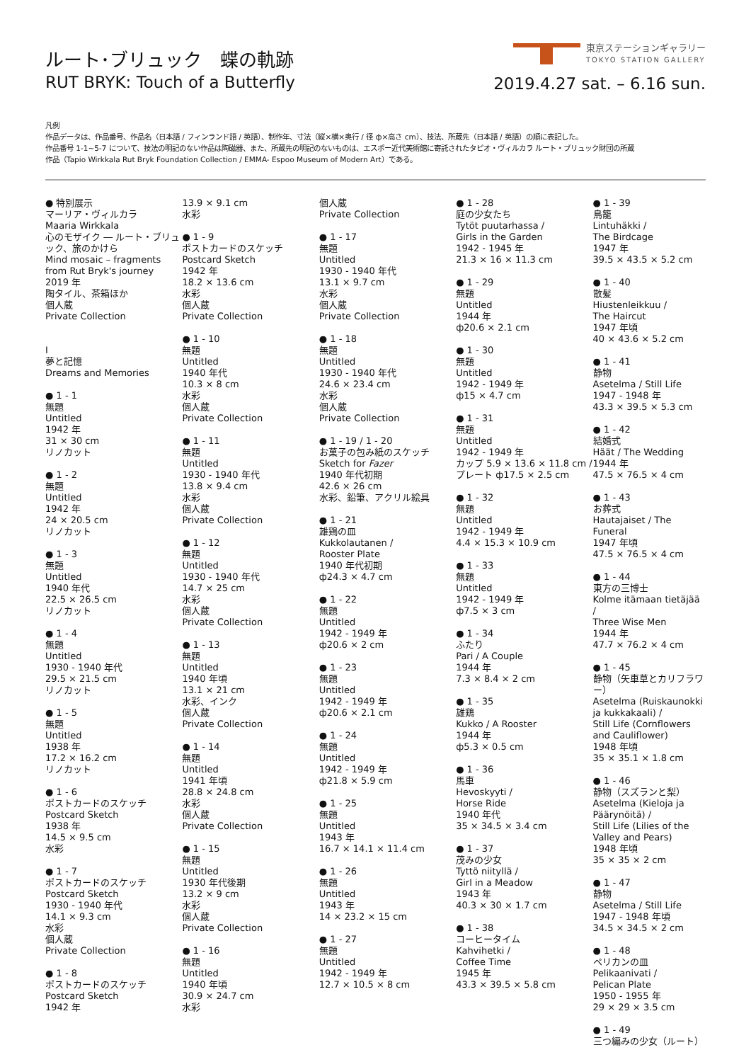ルート･ブリュック　蝶の軌跡
RUT BRYK: Touch of a Butterfly
東京ステーションギャラリー
TOKYO STATION GALLERY
2019.4.27 sat. – 6.16 sun.
凡例
作品データは、作品番号、作品名（日本語 / フィンランド語 / 英語）、制作年、寸法（縦×横×奥行 / 径 ф×高さ cm）、技法、所蔵先（日本語 / 英語）の順に表記した。
作品番号 1-1~5-7 について、技法の明記のない作品は陶磁器、また、所蔵先の明記のないものは、エスポー近代美術館に寄託されたタピオ・ヴィルカラ ルート・ブリュック財団の所蔵
作品（Tapio Wirkkala Rut Bryk Foundation Collection / EMMA- Espoo Museum of Modern Art）である。
● 特別展示
マーリア・ヴィルカラ
Maaria Wirkkala
心のモザイク ― ルート・ブリュック、旅のかけら
Mind mosaic – fragments from Rut Bryk's journey
2019 年
陶タイル、茶箱ほか
個人蔵
Private Collection
I
夢と記憶
Dreams and Memories
● 1 - 1
無題
Untitled
1942 年
31 × 30 cm
リノカット
● 1 - 2
無題
Untitled
1942 年
24 × 20.5 cm
リノカット
● 1 - 3
無題
Untitled
1940 年代
22.5 × 26.5 cm
リノカット
● 1 - 4
無題
Untitled
1930 - 1940 年代
29.5 × 21.5 cm
リノカット
● 1 - 5
無題
Untitled
1938 年
17.2 × 16.2 cm
リノカット
● 1 - 6
ポストカードのスケッチ
Postcard Sketch
1938 年
14.5 × 9.5 cm
水彩
● 1 - 7
ポストカードのスケッチ
Postcard Sketch
1930 - 1940 年代
14.1 × 9.3 cm
水彩
個人蔵
Private Collection
● 1 - 8
ポストカードのスケッチ
Postcard Sketch
1942 年
13.9 × 9.1 cm
水彩
● 1 - 9
ポストカードのスケッチ
Postcard Sketch
1942 年
18.2 × 13.6 cm
水彩
個人蔵
Private Collection
● 1 - 10
無題
Untitled
1940 年代
10.3 × 8 cm
水彩
個人蔵
Private Collection
● 1 - 11
無題
Untitled
1930 - 1940 年代
13.8 × 9.4 cm
水彩
個人蔵
Private Collection
● 1 - 12
無題
Untitled
1930 - 1940 年代
14.7 × 25 cm
水彩
個人蔵
Private Collection
● 1 - 13
無題
Untitled
1940 年頃
13.1 × 21 cm
水彩、インク
個人蔵
Private Collection
● 1 - 14
無題
Untitled
1941 年頃
28.8 × 24.8 cm
水彩
個人蔵
Private Collection
● 1 - 15
無題
Untitled
1930 年代後期
13.2 × 9 cm
水彩
個人蔵
Private Collection
● 1 - 16
無題
Untitled
1940 年頃
30.9 × 24.7 cm
水彩
個人蔵
Private Collection
● 1 - 17
無題
Untitled
1930 - 1940 年代
13.1 × 9.7 cm
水彩
個人蔵
Private Collection
● 1 - 18
無題
Untitled
1930 - 1940 年代
24.6 × 23.4 cm
水彩
個人蔵
Private Collection
● 1 - 19 / 1 - 20
お菓子の包み紙のスケッチ
Sketch for Fazer
1940 年代初期
42.6 × 26 cm
水彩、鉛筆、アクリル絵具
● 1 - 21
雄鶏の皿
Kukkolautanen /
Rooster Plate
1940 年代初期
ф24.3 × 4.7 cm
● 1 - 22
無題
Untitled
1942 - 1949 年
ф20.6 × 2 cm
● 1 - 23
無題
Untitled
1942 - 1949 年
ф20.6 × 2.1 cm
● 1 - 24
無題
Untitled
1942 - 1949 年
ф21.8 × 5.9 cm
● 1 - 25
無題
Untitled
1943 年
16.7 × 14.1 × 11.4 cm
● 1 - 26
無題
Untitled
1943 年
14 × 23.2 × 15 cm
● 1 - 27
無題
Untitled
1942 - 1949 年
12.7 × 10.5 × 8 cm
● 1 - 28
庭の少女たち
Tytöt puutarhassa /
Girls in the Garden
1942 - 1945 年
21.3 × 16 × 11.3 cm
● 1 - 29
無題
Untitled
1944 年
ф20.6 × 2.1 cm
● 1 - 30
無題
Untitled
1942 - 1949 年
ф15 × 4.7 cm
● 1 - 31
無題
Untitled
1942 - 1949 年
カップ 5.9 × 13.6 × 11.8 cm / プレート ф17.5 × 2.5 cm
● 1 - 32
無題
Untitled
1942 - 1949 年
4.4 × 15.3 × 10.9 cm
● 1 - 33
無題
Untitled
1942 - 1949 年
ф7.5 × 3 cm
● 1 - 34
ふたり
Pari / A Couple
1944 年
7.3 × 8.4 × 2 cm
● 1 - 35
雄鶏
Kukko / A Rooster
1944 年
ф5.3 × 0.5 cm
● 1 - 36
馬車
Hevoskyyti /
Horse Ride
1940 年代
35 × 34.5 × 3.4 cm
● 1 - 37
茂みの少女
Tyttö niityllä /
Girl in a Meadow
1943 年
40.3 × 30 × 1.7 cm
● 1 - 38
コーヒータイム
Kahvihetki /
Coffee Time
1945 年
43.3 × 39.5 × 5.8 cm
● 1 - 39
鳥籠
Lintuhäkki /
The Birdcage
1947 年
39.5 × 43.5 × 5.2 cm
● 1 - 40
散髪
Hiustenleikkuu /
The Haircut
1947 年頃
40 × 43.6 × 5.2 cm
● 1 - 41
静物
Asetelma / Still Life
1947 - 1948 年
43.3 × 39.5 × 5.3 cm
● 1 - 42
結婚式
Häät / The Wedding
1944 年
47.5 × 76.5 × 4 cm
● 1 - 43
お葬式
Hautajaiset / The Funeral
1947 年頃
47.5 × 76.5 × 4 cm
● 1 - 44
東方の三博士
Kolme itämaan tietäjää /
Three Wise Men
1944 年
47.7 × 76.2 × 4 cm
● 1 - 45
静物（矢車草とカリフラワー）
Asetelma (Ruiskaunokki ja kukkakaali) /
Still Life (Cornflowers and Cauliflower)
1948 年頃
35 × 35.1 × 1.8 cm
● 1 - 46
静物（スズランと梨）
Asetelma (Kieloja ja Päärynöitä) /
Still Life (Lilies of the Valley and Pears)
1948 年頃
35 × 35 × 2 cm
● 1 - 47
静物
Asetelma / Still Life
1947 - 1948 年頃
34.5 × 34.5 × 2 cm
● 1 - 48
ペリカンの皿
Pelikaanivati /
Pelican Plate
1950 - 1955 年
29 × 29 × 3.5 cm
● 1 - 49
三つ編みの少女（ルート）